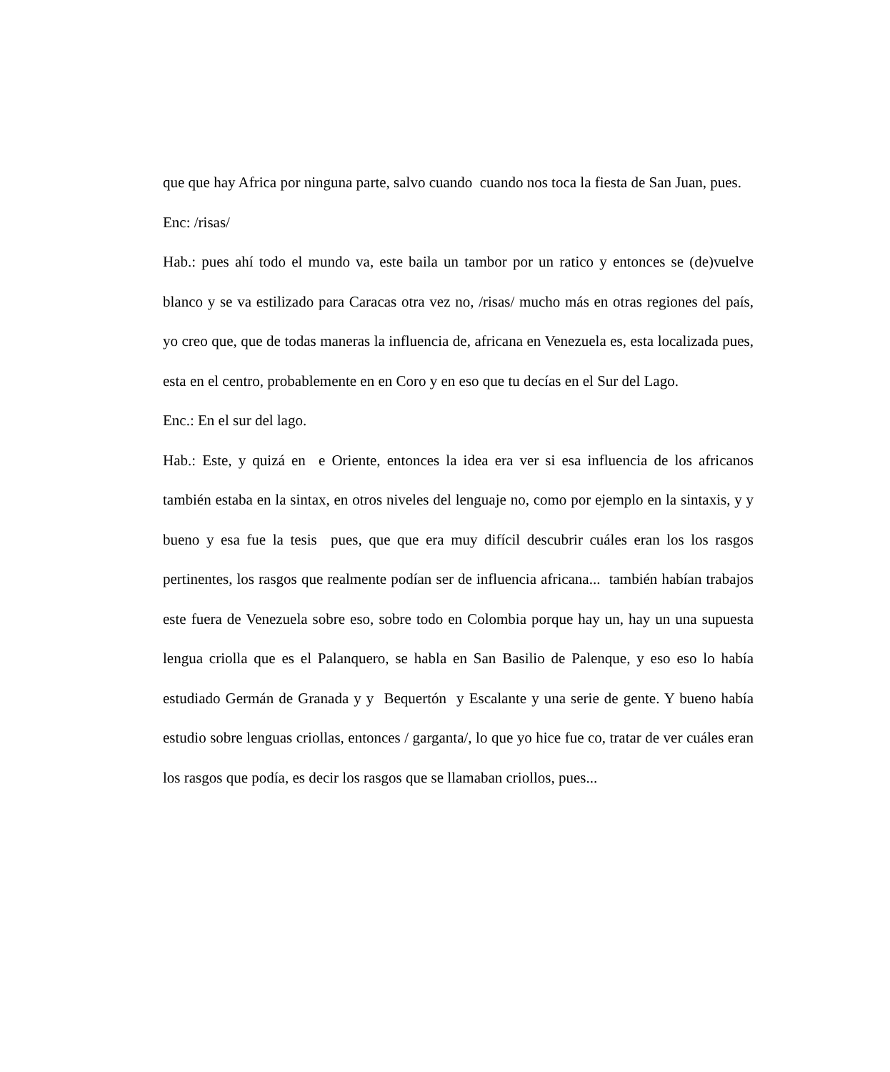que que hay Africa por ninguna parte, salvo cuando cuando nos toca la fiesta de San Juan, pues.
Enc: /risas/
Hab.: pues ahí todo el mundo va, este baila un tambor por un ratico y entonces se (de)vuelve blanco y se va estilizado para Caracas otra vez no, /risas/ mucho más en otras regiones del país, yo creo que, que de todas maneras la influencia de, africana en Venezuela es, esta localizada pues, esta en el centro, probablemente en en Coro y en eso que tu decías en el Sur del Lago.
Enc.: En el sur del lago.
Hab.: Este, y quizá en e Oriente, entonces la idea era ver si esa influencia de los africanos también estaba en la sintax, en otros niveles del lenguaje no, como por ejemplo en la sintaxis, y y bueno y esa fue la tesis pues, que que era muy difícil descubrir cuáles eran los los rasgos pertinentes, los rasgos que realmente podían ser de influencia africana... también habían trabajos este fuera de Venezuela sobre eso, sobre todo en Colombia porque hay un, hay un una supuesta lengua criolla que es el Palanquero, se habla en San Basilio de Palenque, y eso eso lo había estudiado Germán de Granada y y Bequertón y Escalante y una serie de gente. Y bueno había estudio sobre lenguas criollas, entonces / garganta/, lo que yo hice fue co, tratar de ver cuáles eran los rasgos que podía, es decir los rasgos que se llamaban criollos, pues...